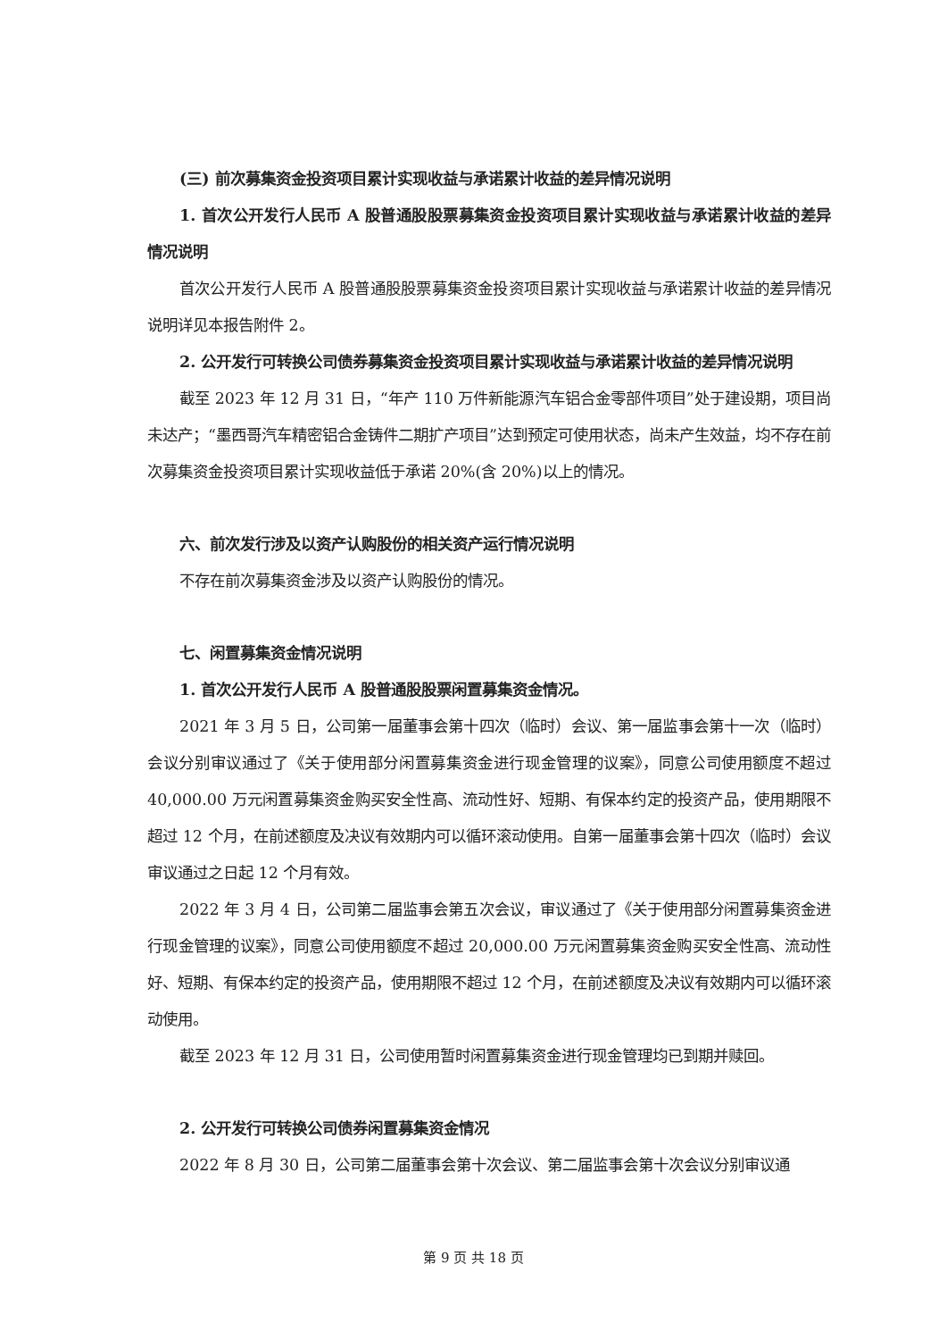(三) 前次募集资金投资项目累计实现收益与承诺累计收益的差异情况说明
1. 首次公开发行人民币 A 股普通股股票募集资金投资项目累计实现收益与承诺累计收益的差异情况说明
首次公开发行人民币 A 股普通股股票募集资金投资项目累计实现收益与承诺累计收益的差异情况说明详见本报告附件 2。
2. 公开发行可转换公司债券募集资金投资项目累计实现收益与承诺累计收益的差异情况说明
截至 2023 年 12 月 31 日，“年产 110 万件新能源汽车铝合金零部件项目”处于建设期，项目尚未达产；“墨西哥汽车精密铝合金铸件二期扩产项目”达到预定可使用状态，尚未产生效益，均不存在前次募集资金投资项目累计实现收益低于承诺 20%(含 20%)以上的情况。
六、前次发行涉及以资产认购股份的相关资产运行情况说明
不存在前次募集资金涉及以资产认购股份的情况。
七、闲置募集资金情况说明
1. 首次公开发行人民币 A 股普通股股票闲置募集资金情况。
2021 年 3 月 5 日，公司第一届董事会第十四次（临时）会议、第一届监事会第十一次（临时）会议分别审议通过了《关于使用部分闲置募集资金进行现金管理的议案》，同意公司使用额度不超过 40,000.00 万元闲置募集资金购买安全性高、流动性好、短期、有保本约定的投资产品，使用期限不超过 12 个月，在前述额度及决议有效期内可以循环滚动使用。自第一届董事会第十四次（临时）会议审议通过之日起 12 个月有效。
2022 年 3 月 4 日，公司第二届监事会第五次会议，审议通过了《关于使用部分闲置募集资金进行现金管理的议案》，同意公司使用额度不超过 20,000.00 万元闲置募集资金购买安全性高、流动性好、短期、有保本约定的投资产品，使用期限不超过 12 个月，在前述额度及决议有效期内可以循环滚动使用。
截至 2023 年 12 月 31 日，公司使用暂时闲置募集资金进行现金管理均已到期并赎回。
2. 公开发行可转换公司债券闲置募集资金情况
2022 年 8 月 30 日，公司第二届董事会第十次会议、第二届监事会第十次会议分别审议通
第 9 页 共 18 页